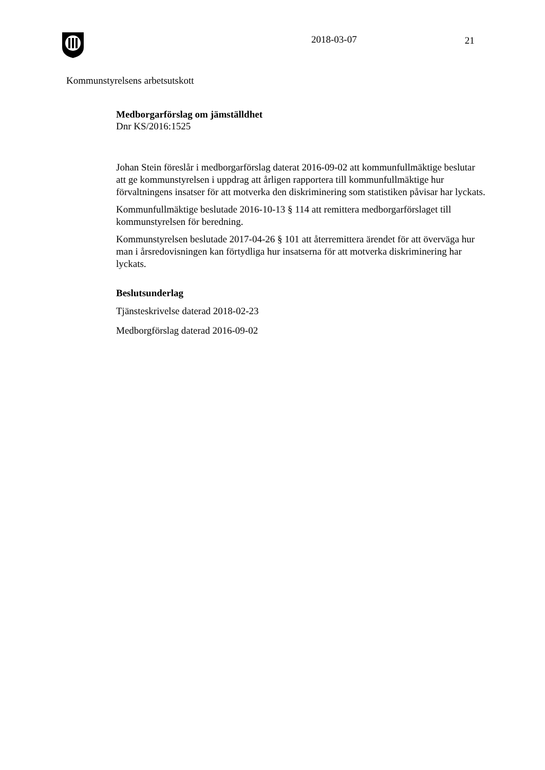2018-03-07 21
Kommunstyrelsens arbetsutskott
Medborgarförslag om jämställdhet
Dnr KS/2016:1525
Johan Stein föreslår i medborgarförslag daterat 2016-09-02 att kommunfullmäktige beslutar att ge kommunstyrelsen i uppdrag att årligen rapportera till kommunfullmäktige hur förvaltningens insatser för att motverka den diskriminering som statistiken påvisar har lyckats.
Kommunfullmäktige beslutade 2016-10-13 § 114 att remittera medborgarförslaget till kommunstyrelsen för beredning.
Kommunstyrelsen beslutade 2017-04-26 § 101 att återremittera ärendet för att överväga hur man i årsredovisningen kan förtydliga hur insatserna för att motverka diskriminering har lyckats.
Beslutsunderlag
Tjänsteskrivelse daterad 2018-02-23
Medborgförslag daterad 2016-09-02